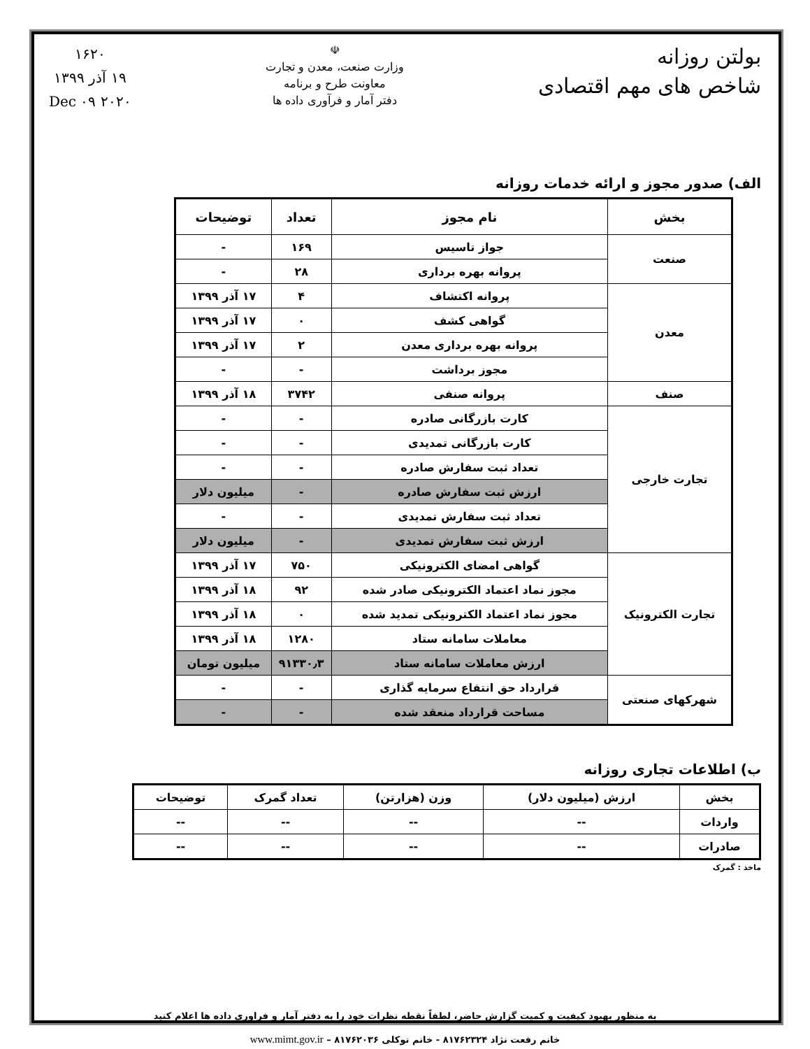بولتن روزانه
شاخص های مهم اقتصادی
☫
وزارت صنعت، معدن و تجارت
معاونت طرح و برنامه
دفتر آمار و فرآوری داده ها
۱۶۲۰
۱۹ آذر ۱۳۹۹
۲۰۲۰ Dec ۰۹
الف) صدور مجوز و ارائه خدمات روزانه
| بخش | نام مجوز | تعداد | توضیحات |
| --- | --- | --- | --- |
| صنعت | جواز تاسیس | ۱۶۹ | - |
| | پروانه بهره برداری | ۲۸ | - |
| معدن | پروانه اکتشاف | ۴ | ۱۷ آذر ۱۳۹۹ |
| | گواهی کشف | ۰ | ۱۷ آذر ۱۳۹۹ |
| | پروانه بهره برداری معدن | ۲ | ۱۷ آذر ۱۳۹۹ |
| | مجوز برداشت | - | - |
| صنف | پروانه صنفی | ۳۷۴۲ | ۱۸ آذر ۱۳۹۹ |
| تجارت خارجی | کارت بازرگانی صادره | - | - |
| | کارت بازرگانی تمدیدی | - | - |
| | تعداد ثبت سفارش صادره | - | - |
| | ارزش ثبت سفارش صادره | - | میلیون دلار |
| | تعداد ثبت سفارش تمدیدی | - | - |
| | ارزش ثبت سفارش تمدیدی | - | میلیون دلار |
| تجارت الکترونیک | گواهی امضای الکترونیکی | ۷۵۰ | ۱۷ آذر ۱۳۹۹ |
| | مجوز نماد اعتماد الکترونیکی صادر شده | ۹۲ | ۱۸ آذر ۱۳۹۹ |
| | مجوز نماد اعتماد الکترونیکی تمدید شده | ۰ | ۱۸ آذر ۱۳۹۹ |
| | معاملات سامانه ستاد | ۱۲۸۰ | ۱۸ آذر ۱۳۹۹ |
| | ارزش معاملات سامانه ستاد | ۹۱۳۳۰٫۳ | میلیون تومان |
| شهرکهای صنعتی | قرارداد حق انتفاع سرمایه گذاری | - | - |
| | مساحت قرارداد منعقد شده | - | - |
ب) اطلاعات تجاری روزانه
| بخش | ارزش (میلیون دلار) | وزن (هزارتن) | تعداد گمرک | توضیحات |
| --- | --- | --- | --- | --- |
| واردات | -- | -- | -- | -- |
| صادرات | -- | -- | -- | -- |
ماخذ : گمرک
به منظور بهبود کیفیت و کمیت گزارش حاضر، لطفاً نقطه نظرات خود را به دفتر آمار و فراوری داده ها اعلام کنید
خانم رفعت نژاد ۸۱۷۶۲۳۲۴ - خانم توکلی ۸۱۷۶۲۰۳۶ – www.mimt.gov.ir